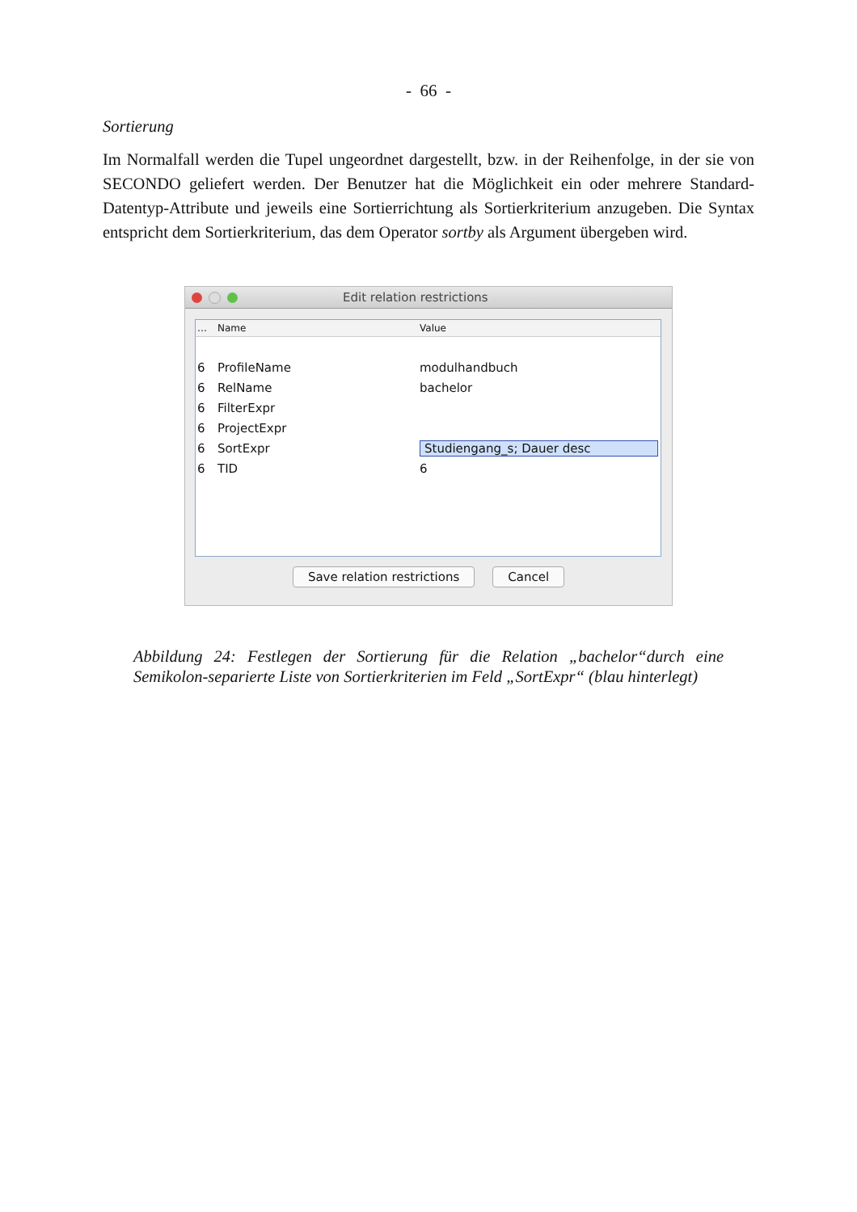- 66 -
Sortierung
Im Normalfall werden die Tupel ungeordnet dargestellt, bzw. in der Reihenfolge, in der sie von SECONDO geliefert werden. Der Benutzer hat die Möglichkeit ein oder mehrere Standard-Datentyp-Attribute und jeweils eine Sortierrichtung als Sortierkriterium anzugeben. Die Syntax entspricht dem Sortierkriterium, das dem Operator sortby als Argument übergeben wird.
Edit relation restrictions
… Name Value
6 ProfileName modulhandbuch
6 RelName bachelor
6 FilterExpr
6 ProjectExpr
6 SortExpr Studiengang_s; Dauer desc
6 TID 6
Save relation restrictions Cancel
Abbildung 24: Festlegen der Sortierung für die Relation „bachelor“durch eine Semikolon-separierte Liste von Sortierkriterien im Feld „SortExpr“ (blau hinterlegt)